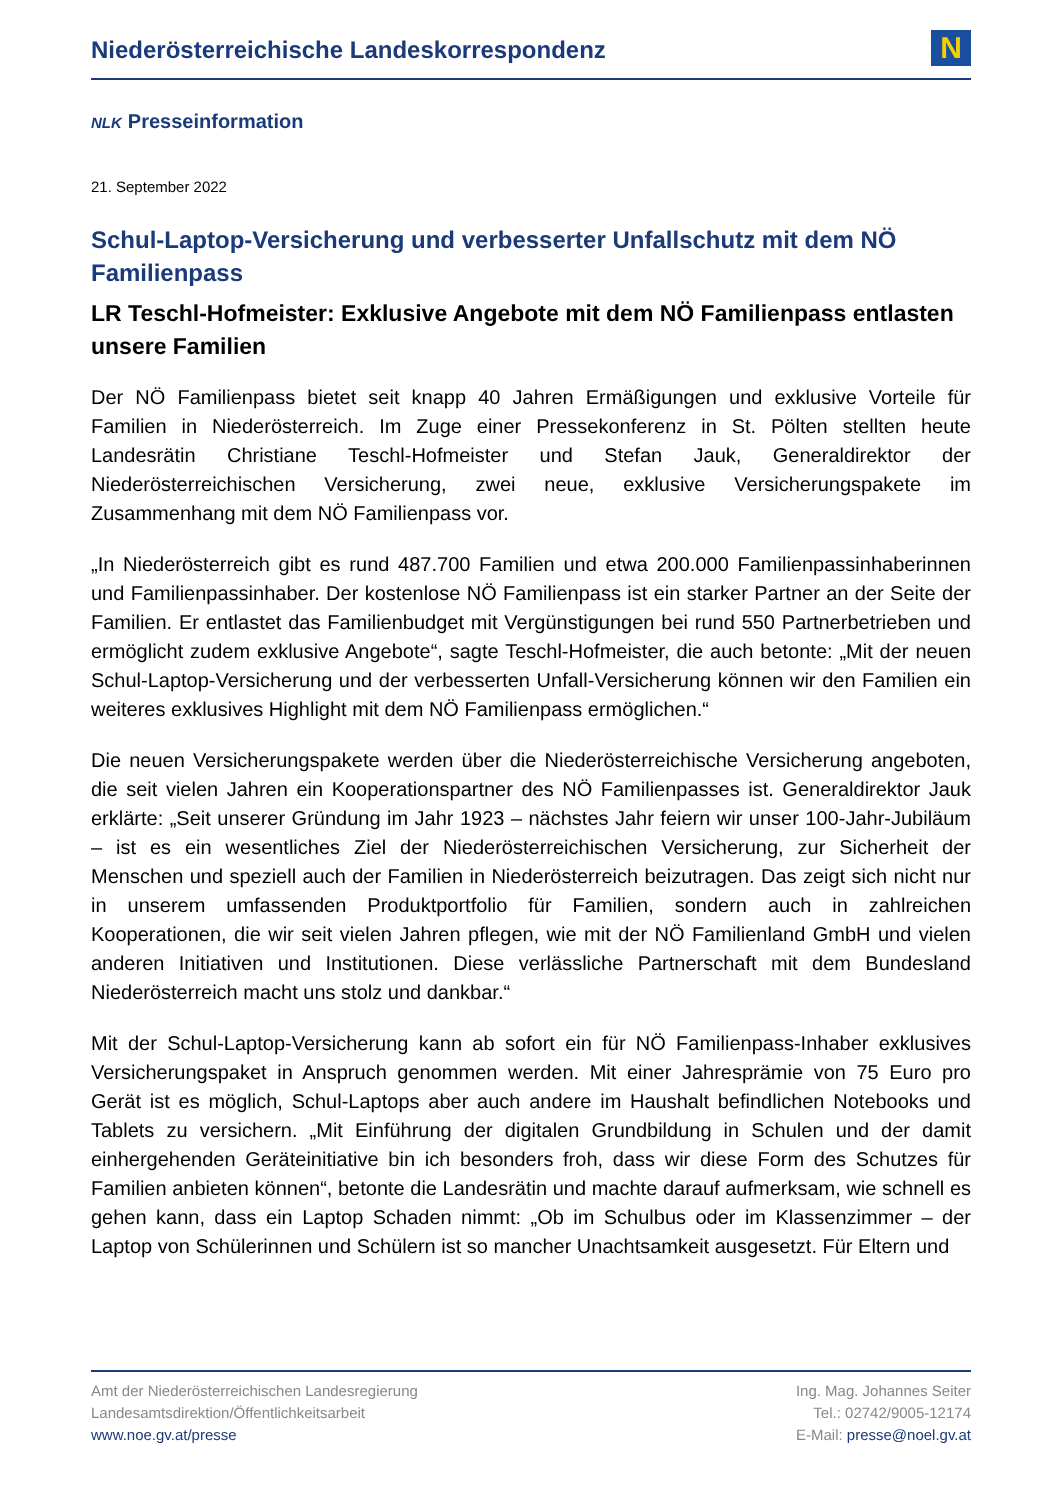Niederösterreichische Landeskorrespondenz
N
NLK Presseinformation
21. September 2022
Schul-Laptop-Versicherung und verbesserter Unfallschutz mit dem NÖ Familienpass
LR Teschl-Hofmeister: Exklusive Angebote mit dem NÖ Familienpass entlasten unsere Familien
Der NÖ Familienpass bietet seit knapp 40 Jahren Ermäßigungen und exklusive Vorteile für Familien in Niederösterreich. Im Zuge einer Pressekonferenz in St. Pölten stellten heute Landesrätin Christiane Teschl-Hofmeister und Stefan Jauk, Generaldirektor der Niederösterreichischen Versicherung, zwei neue, exklusive Versicherungspakete im Zusammenhang mit dem NÖ Familienpass vor.
„In Niederösterreich gibt es rund 487.700 Familien und etwa 200.000 Familienpassinhaberinnen und Familienpassinhaber. Der kostenlose NÖ Familienpass ist ein starker Partner an der Seite der Familien. Er entlastet das Familienbudget mit Vergünstigungen bei rund 550 Partnerbetrieben und ermöglicht zudem exklusive Angebote“, sagte Teschl-Hofmeister, die auch betonte: „Mit der neuen Schul-Laptop-Versicherung und der verbesserten Unfall-Versicherung können wir den Familien ein weiteres exklusives Highlight mit dem NÖ Familienpass ermöglichen.“
Die neuen Versicherungspakete werden über die Niederösterreichische Versicherung angeboten, die seit vielen Jahren ein Kooperationspartner des NÖ Familienpasses ist. Generaldirektor Jauk erklärte: „Seit unserer Gründung im Jahr 1923 – nächstes Jahr feiern wir unser 100-Jahr-Jubiläum – ist es ein wesentliches Ziel der Niederösterreichischen Versicherung, zur Sicherheit der Menschen und speziell auch der Familien in Niederösterreich beizutragen. Das zeigt sich nicht nur in unserem umfassenden Produktportfolio für Familien, sondern auch in zahlreichen Kooperationen, die wir seit vielen Jahren pflegen, wie mit der NÖ Familienland GmbH und vielen anderen Initiativen und Institutionen. Diese verlässliche Partnerschaft mit dem Bundesland Niederösterreich macht uns stolz und dankbar.“
Mit der Schul-Laptop-Versicherung kann ab sofort ein für NÖ Familienpass-Inhaber exklusives Versicherungspaket in Anspruch genommen werden. Mit einer Jahresprämie von 75 Euro pro Gerät ist es möglich, Schul-Laptops aber auch andere im Haushalt befindlichen Notebooks und Tablets zu versichern. „Mit Einführung der digitalen Grundbildung in Schulen und der damit einhergehenden Geräteinitiative bin ich besonders froh, dass wir diese Form des Schutzes für Familien anbieten können“, betonte die Landesrätin und machte darauf aufmerksam, wie schnell es gehen kann, dass ein Laptop Schaden nimmt: „Ob im Schulbus oder im Klassenzimmer – der Laptop von Schülerinnen und Schülern ist so mancher Unachtsamkeit ausgesetzt. Für Eltern und
Amt der Niederösterreichischen Landesregierung
Landesamtsdirektion/Öffentlichkeitsarbeit
www.noe.gv.at/presse
Ing. Mag. Johannes Seiter
Tel.: 02742/9005-12174
E-Mail: presse@noel.gv.at